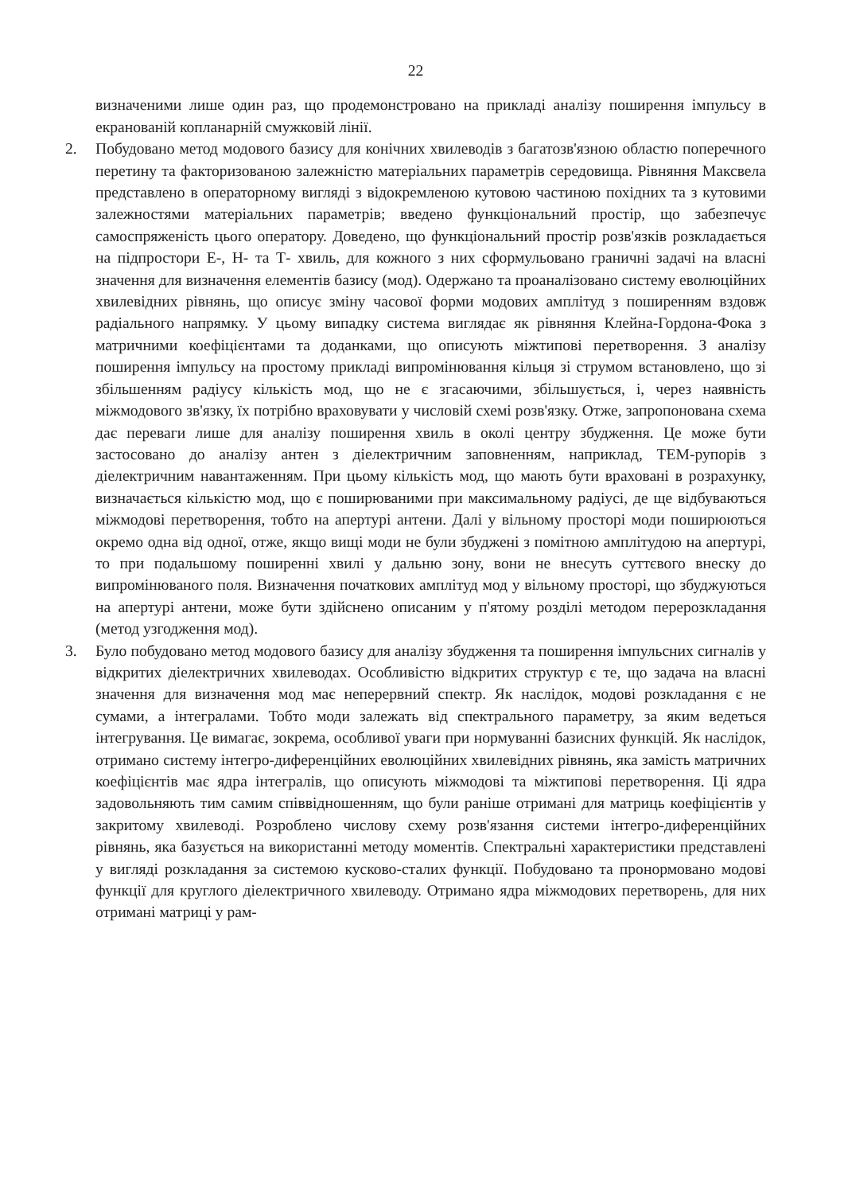22
визначеними лише один раз, що продемонстровано на прикладі аналізу поширення імпульсу в екранованій копланарній смужковій лінії.
2. Побудовано метод модового базису для конічних хвилеводів з багатозв'язною областю поперечного перетину та факторизованою залежністю матеріальних параметрів середовища. Рівняння Максвела представлено в операторному вигляді з відокремленою кутовою частиною похідних та з кутовими залежностями матеріальних параметрів; введено функціональний простір, що забезпечує самоспряженість цього оператору. Доведено, що функціональний простір розв'язків розкладається на підпростори Е-, Н- та Т- хвиль, для кожного з них сформульовано граничні задачі на власні значення для визначення елементів базису (мод). Одержано та проаналізовано систему еволюційних хвилевідних рівнянь, що описує зміну часової форми модових амплітуд з поширенням вздовж радіального напрямку. У цьому випадку система виглядає як рівняння Клейна-Гордона-Фока з матричними коефіцієнтами та доданками, що описують міжтипові перетворення. З аналізу поширення імпульсу на простому прикладі випромінювання кільця зі струмом встановлено, що зі збільшенням радіусу кількість мод, що не є згасаючими, збільшується, і, через наявність міжмодового зв'язку, їх потрібно враховувати у числовій схемі розв'язку. Отже, запропонована схема дає переваги лише для аналізу поширення хвиль в околі центру збудження. Це може бути застосовано до аналізу антен з діелектричним заповненням, наприклад, ТЕМ-рупорів з діелектричним навантаженням. При цьому кількість мод, що мають бути враховані в розрахунку, визначається кількістю мод, що є поширюваними при максимальному радіусі, де ще відбуваються міжмодові перетворення, тобто на апертурі антени. Далі у вільному просторі моди поширюються окремо одна від одної, отже, якщо вищі моди не були збуджені з помітною амплітудою на апертурі, то при подальшому поширенні хвилі у дальню зону, вони не внесуть суттєвого внеску до випромінюваного поля. Визначення початкових амплітуд мод у вільному просторі, що збуджуються на апертурі антени, може бути здійснено описаним у п'ятому розділі методом перерозкладання (метод узгодження мод).
3. Було побудовано метод модового базису для аналізу збудження та поширення імпульсних сигналів у відкритих діелектричних хвилеводах. Особливістю відкритих структур є те, що задача на власні значення для визначення мод має неперервний спектр. Як наслідок, модові розкладання є не сумами, а інтегралами. Тобто моди залежать від спектрального параметру, за яким ведеться інтегрування. Це вимагає, зокрема, особливої уваги при нормуванні базисних функцій. Як наслідок, отримано систему інтегро-диференційних еволюційних хвилевідних рівнянь, яка замість матричних коефіцієнтів має ядра інтегралів, що описують міжмодові та міжтипові перетворення. Ці ядра задовольняють тим самим співвідношенням, що були раніше отримані для матриць коефіцієнтів у закритому хвилеводі. Розроблено числову схему розв'язання системи інтегро-диференційних рівнянь, яка базується на використанні методу моментів. Спектральні характеристики представлені у вигляді розкладання за системою кусково-сталих функції. Побудовано та пронормовано модові функції для круглого діелектричного хвилеводу. Отримано ядра міжмодових перетворень, для них отримані матриці у рам-